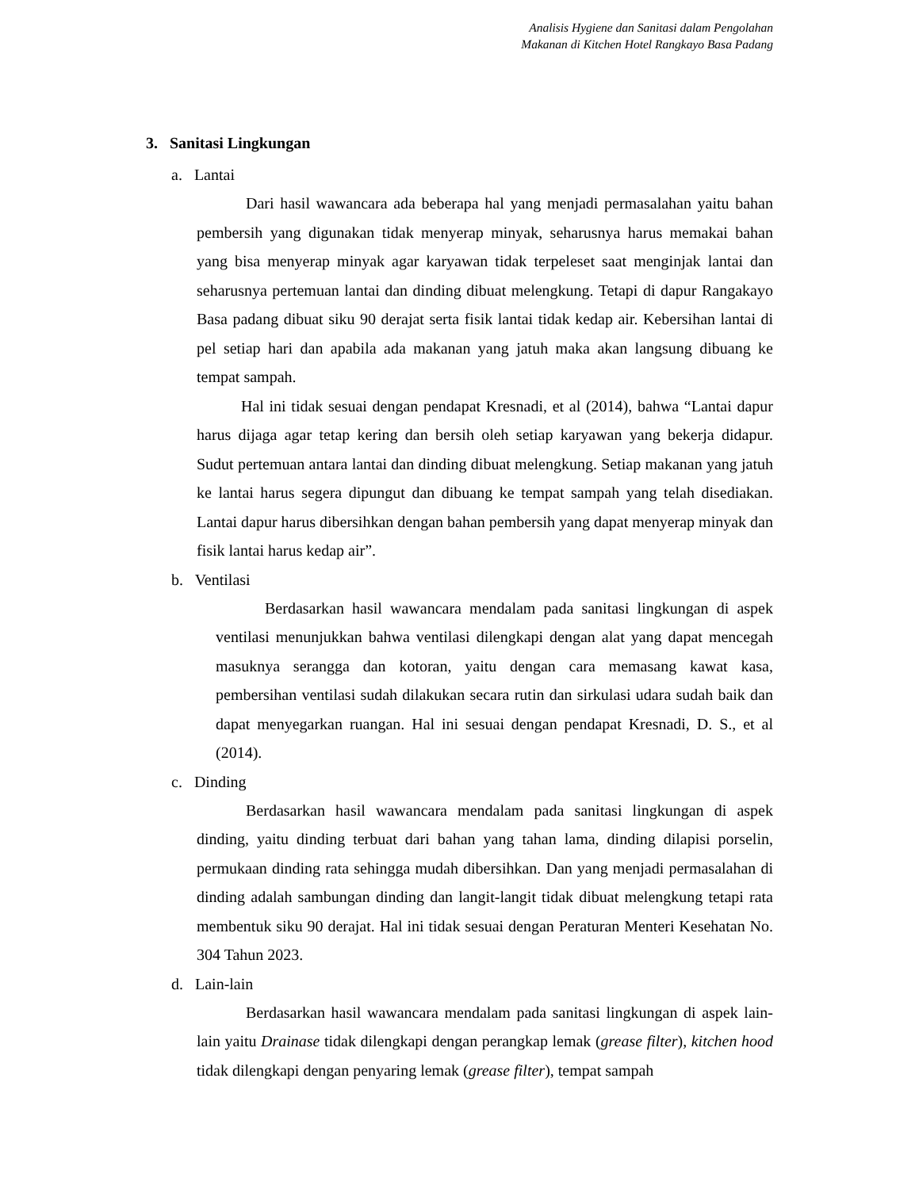Analisis Hygiene dan Sanitasi dalam Pengolahan
Makanan di Kitchen Hotel Rangkayo Basa Padang
3. Sanitasi Lingkungan
a. Lantai
Dari hasil wawancara ada beberapa hal yang menjadi permasalahan yaitu bahan pembersih yang digunakan tidak menyerap minyak, seharusnya harus memakai bahan yang bisa menyerap minyak agar karyawan tidak terpeleset saat menginjak lantai dan seharusnya pertemuan lantai dan dinding dibuat melengkung. Tetapi di dapur Rangakayo Basa padang dibuat siku 90 derajat serta fisik lantai tidak kedap air. Kebersihan lantai di pel setiap hari dan apabila ada makanan yang jatuh maka akan langsung dibuang ke tempat sampah.
Hal ini tidak sesuai dengan pendapat Kresnadi, et al (2014), bahwa “Lantai dapur harus dijaga agar tetap kering dan bersih oleh setiap karyawan yang bekerja didapur. Sudut pertemuan antara lantai dan dinding dibuat melengkung. Setiap makanan yang jatuh ke lantai harus segera dipungut dan dibuang ke tempat sampah yang telah disediakan. Lantai dapur harus dibersihkan dengan bahan pembersih yang dapat menyerap minyak dan fisik lantai harus kedap air”.
b. Ventilasi
Berdasarkan hasil wawancara mendalam pada sanitasi lingkungan di aspek ventilasi menunjukkan bahwa ventilasi dilengkapi dengan alat yang dapat mencegah masuknya serangga dan kotoran, yaitu dengan cara memasang kawat kasa, pembersihan ventilasi sudah dilakukan secara rutin dan sirkulasi udara sudah baik dan dapat menyegarkan ruangan. Hal ini sesuai dengan pendapat Kresnadi, D. S., et al (2014).
c. Dinding
Berdasarkan hasil wawancara mendalam pada sanitasi lingkungan di aspek dinding, yaitu dinding terbuat dari bahan yang tahan lama, dinding dilapisi porselin, permukaan dinding rata sehingga mudah dibersihkan. Dan yang menjadi permasalahan di dinding adalah sambungan dinding dan langit-langit tidak dibuat melengkung tetapi rata membentuk siku 90 derajat. Hal ini tidak sesuai dengan Peraturan Menteri Kesehatan No. 304 Tahun 2023.
d. Lain-lain
Berdasarkan hasil wawancara mendalam pada sanitasi lingkungan di aspek lain-lain yaitu Drainase tidak dilengkapi dengan perangkap lemak (grease filter), kitchen hood tidak dilengkapi dengan penyaring lemak (grease filter), tempat sampah